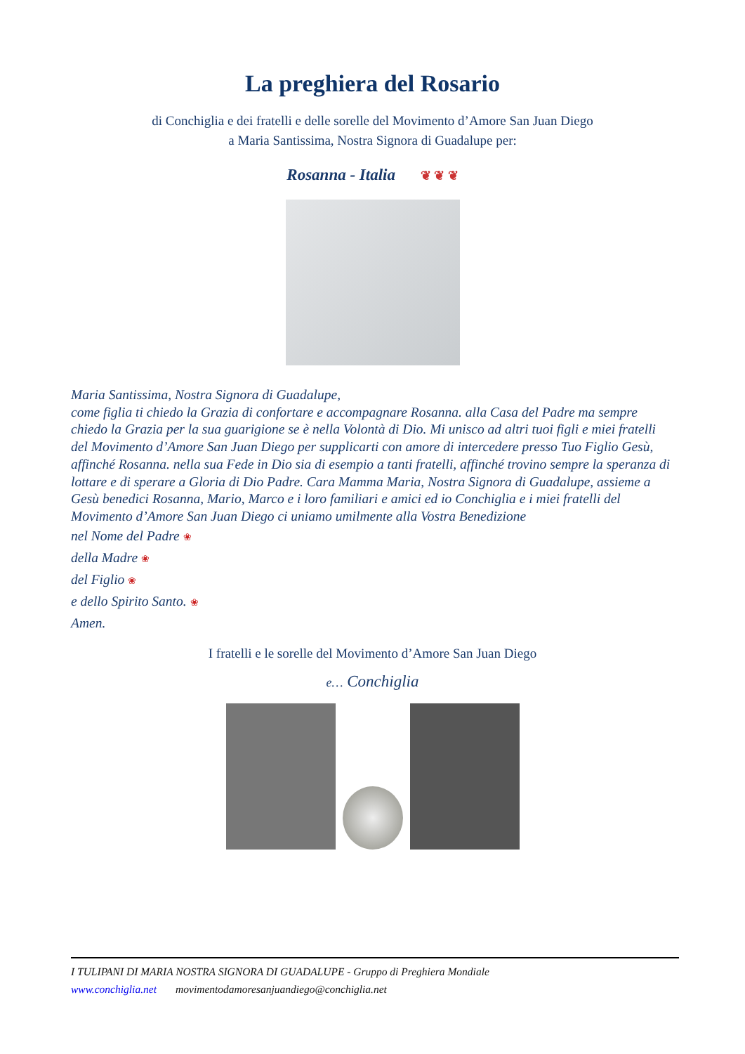La preghiera del Rosario
di Conchiglia e dei fratelli e delle sorelle del Movimento d’Amore San Juan Diego
a Maria Santissima, Nostra Signora di Guadalupe per:
Rosanna - Italia ❦ ❦ ❦
Maria Santissima, Nostra Signora di Guadalupe,
come figlia ti chiedo la Grazia di confortare e accompagnare Rosanna. alla Casa del Padre ma sempre chiedo la Grazia per la sua guarigione se è nella Volontà di Dio. Mi unisco ad altri tuoi figli e miei fratelli del Movimento d’Amore San Juan Diego per supplicarti con amore di intercedere presso Tuo Figlio Gesù, affinché Rosanna. nella sua Fede in Dio sia di esempio a tanti fratelli, affinché trovino sempre la speranza di lottare e di sperare a Gloria di Dio Padre. Cara Mamma Maria, Nostra Signora di Guadalupe, assieme a Gesù benedici Rosanna, Mario, Marco e i loro familiari e amici ed io Conchiglia e i miei fratelli del Movimento d’Amore San Juan Diego ci uniamo umilmente alla Vostra Benedizione
nel Nome del Padre ❀
della Madre ❀
del Figlio ❀
e dello Spirito Santo. ❀
Amen.
I fratelli e le sorelle del Movimento d’Amore San Juan Diego
e… Conchiglia
I TULIPANI DI MARIA NOSTRA SIGNORA DI GUADALUPE - Gruppo di Preghiera Mondiale
www.conchiglia.net movimentodamoresanjuandiego@conchiglia.net